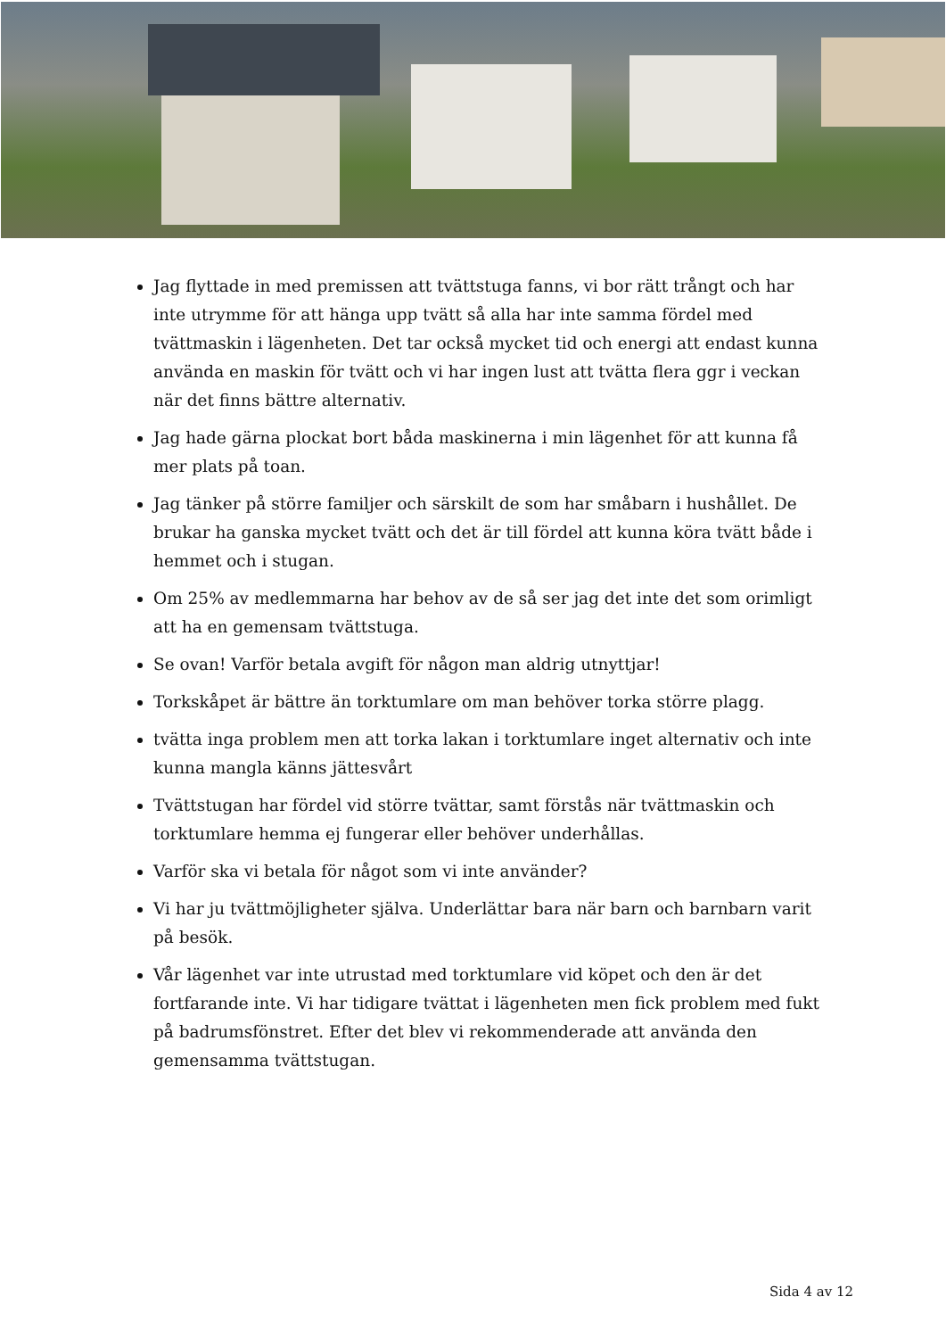Jag flyttade in med premissen att tvättstuga fanns, vi bor rätt trångt och har inte utrymme för att hänga upp tvätt så alla har inte samma fördel med tvättmaskin i lägenheten. Det tar också mycket tid och energi att endast kunna använda en maskin för tvätt och vi har ingen lust att tvätta flera ggr i veckan när det finns bättre alternativ.
Jag hade gärna plockat bort båda maskinerna i min lägenhet för att kunna få mer plats på toan.
Jag tänker på större familjer och särskilt de som har småbarn i hushållet. De brukar ha ganska mycket tvätt och det är till fördel att kunna köra tvätt både i hemmet och i stugan.
Om 25% av medlemmarna har behov av de så ser jag det inte det som orimligt att ha en gemensam tvättstuga.
Se ovan! Varför betala avgift för någon man aldrig utnyttjar!
Torkskåpet är bättre än torktumlare om man behöver torka större plagg.
tvätta inga problem men att torka lakan i torktumlare inget alternativ och inte kunna mangla känns jättesvårt
Tvättstugan har fördel vid större tvättar, samt förstås när tvättmaskin och torktumlare hemma ej fungerar eller behöver underhållas.
Varför ska vi betala för något som vi inte använder?
Vi har ju tvättmöjligheter själva. Underlättar bara när barn och barnbarn varit på besök.
Vår lägenhet var inte utrustad med torktumlare vid köpet och den är det fortfarande inte. Vi har tidigare tvättat i lägenheten men fick problem med fukt på badrumsfönstret. Efter det blev vi rekommenderade att använda den gemensamma tvättstugan.
Sida 4 av 12